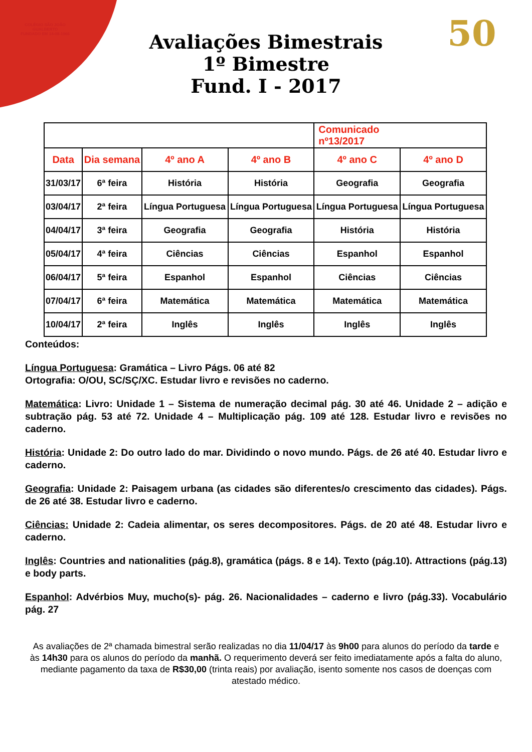COLÉGIO SÃO JOÃO GUALBERTO
FUNDADO EM 14-08-1966
50
Avaliações Bimestrais
1º Bimestre
Fund. I - 2017
| | | | | Comunicado nº13/2017 | |
| --- | --- | --- | --- | --- | --- |
| Data | Dia semana | 4º ano A | 4º ano B | 4º ano C | 4º ano D |
| 31/03/17 | 6ª feira | História | História | Geografia | Geografia |
| 03/04/17 | 2ª feira | Língua Portuguesa | Língua Portuguesa | Língua Portuguesa | Língua Portuguesa |
| 04/04/17 | 3ª feira | Geografia | Geografia | História | História |
| 05/04/17 | 4ª feira | Ciências | Ciências | Espanhol | Espanhol |
| 06/04/17 | 5ª feira | Espanhol | Espanhol | Ciências | Ciências |
| 07/04/17 | 6ª feira | Matemática | Matemática | Matemática | Matemática |
| 10/04/17 | 2ª feira | Inglês | Inglês | Inglês | Inglês |
Conteúdos:
Língua Portuguesa: Gramática – Livro Págs. 06 até 82
Ortografia: O/OU, SC/SÇ/XC. Estudar livro e revisões no caderno.
Matemática: Livro: Unidade 1 – Sistema de numeração decimal pág. 30 até 46. Unidade 2 – adição e subtração pág. 53 até 72. Unidade 4 – Multiplicação pág. 109 até 128. Estudar livro e revisões no caderno.
História: Unidade 2: Do outro lado do mar. Dividindo o novo mundo. Págs. de 26 até 40. Estudar livro e caderno.
Geografia: Unidade 2: Paisagem urbana (as cidades são diferentes/o crescimento das cidades). Págs. de 26 até 38. Estudar livro e caderno.
Ciências: Unidade 2: Cadeia alimentar, os seres decompositores. Págs. de 20 até 48. Estudar livro e caderno.
Inglês: Countries and nationalities (pág.8), gramática (págs. 8 e 14). Texto (pág.10). Attractions (pág.13) e body parts.
Espanhol: Advérbios Muy, mucho(s)- pág. 26. Nacionalidades – caderno e livro (pág.33). Vocabulário pág. 27
As avaliações de 2ª chamada bimestral serão realizadas no dia 11/04/17 às 9h00 para alunos do período da tarde e às 14h30 para os alunos do período da manhã. O requerimento deverá ser feito imediatamente após a falta do aluno, mediante pagamento da taxa de R$30,00 (trinta reais) por avaliação, isento somente nos casos de doenças com atestado médico.